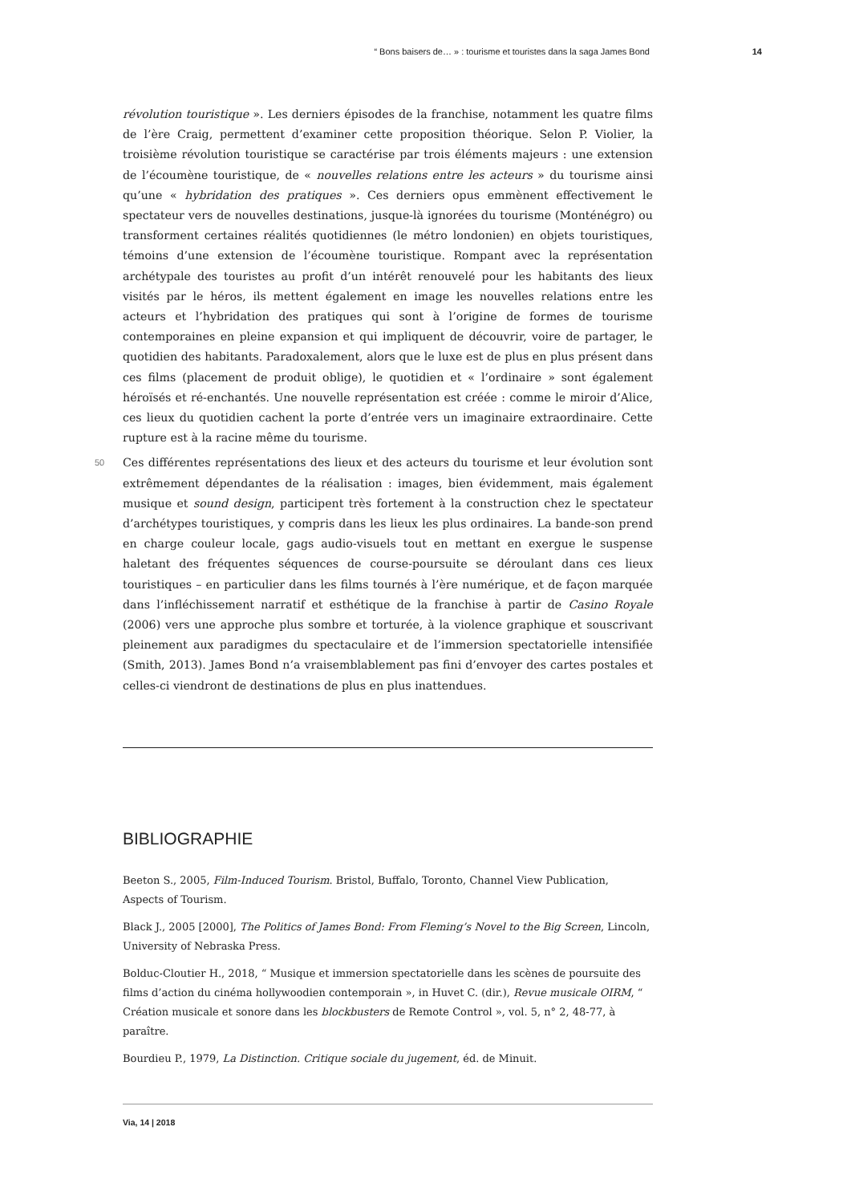“ Bons baisers de… » : tourisme et touristes dans la saga James Bond 14
révolution touristique ». Les derniers épisodes de la franchise, notamment les quatre films de l’ère Craig, permettent d’examiner cette proposition théorique. Selon P. Violier, la troisième révolution touristique se caractérise par trois éléments majeurs : une extension de l’écoumène touristique, de « nouvelles relations entre les acteurs » du tourisme ainsi qu’une « hybridation des pratiques ». Ces derniers opus emmènent effectivement le spectateur vers de nouvelles destinations, jusque-là ignorées du tourisme (Monténégro) ou transforment certaines réalités quotidiennes (le métro londonien) en objets touristiques, témoins d’une extension de l’écoumène touristique. Rompant avec la représentation archétypale des touristes au profit d’un intérêt renouvelé pour les habitants des lieux visités par le héros, ils mettent également en image les nouvelles relations entre les acteurs et l’hybridation des pratiques qui sont à l’origine de formes de tourisme contemporaines en pleine expansion et qui impliquent de découvrir, voire de partager, le quotidien des habitants. Paradoxalement, alors que le luxe est de plus en plus présent dans ces films (placement de produit oblige), le quotidien et « l’ordinaire » sont également héroïsés et ré-enchantés. Une nouvelle représentation est créée : comme le miroir d’Alice, ces lieux du quotidien cachent la porte d’entrée vers un imaginaire extraordinaire. Cette rupture est à la racine même du tourisme.
50 Ces différentes représentations des lieux et des acteurs du tourisme et leur évolution sont extrêmement dépendantes de la réalisation : images, bien évidemment, mais également musique et sound design, participent très fortement à la construction chez le spectateur d’archétypes touristiques, y compris dans les lieux les plus ordinaires. La bande-son prend en charge couleur locale, gags audio-visuels tout en mettant en exergue le suspense haletant des fréquentes séquences de course-poursuite se déroulant dans ces lieux touristiques – en particulier dans les films tournés à l’ère numérique, et de façon marquée dans l’infléchissement narratif et esthétique de la franchise à partir de Casino Royale (2006) vers une approche plus sombre et torturée, à la violence graphique et souscrivant pleinement aux paradigmes du spectaculaire et de l’immersion spectatorielle intensifiée (Smith, 2013). James Bond n’a vraisemblablement pas fini d’envoyer des cartes postales et celles-ci viendront de destinations de plus en plus inattendues.
BIBLIOGRAPHIE
Beeton S., 2005, Film-Induced Tourism. Bristol, Buffalo, Toronto, Channel View Publication, Aspects of Tourism.
Black J., 2005 [2000], The Politics of James Bond: From Fleming’s Novel to the Big Screen, Lincoln, University of Nebraska Press.
Bolduc-Cloutier H., 2018, “ Musique et immersion spectatorielle dans les scènes de poursuite des films d’action du cinéma hollywoodien contemporain », in Huvet C. (dir.), Revue musicale OIRM, “ Création musicale et sonore dans les blockbusters de Remote Control », vol. 5, n° 2, 48-77, à paraître.
Bourdieu P., 1979, La Distinction. Critique sociale du jugement, éd. de Minuit.
Via, 14 | 2018